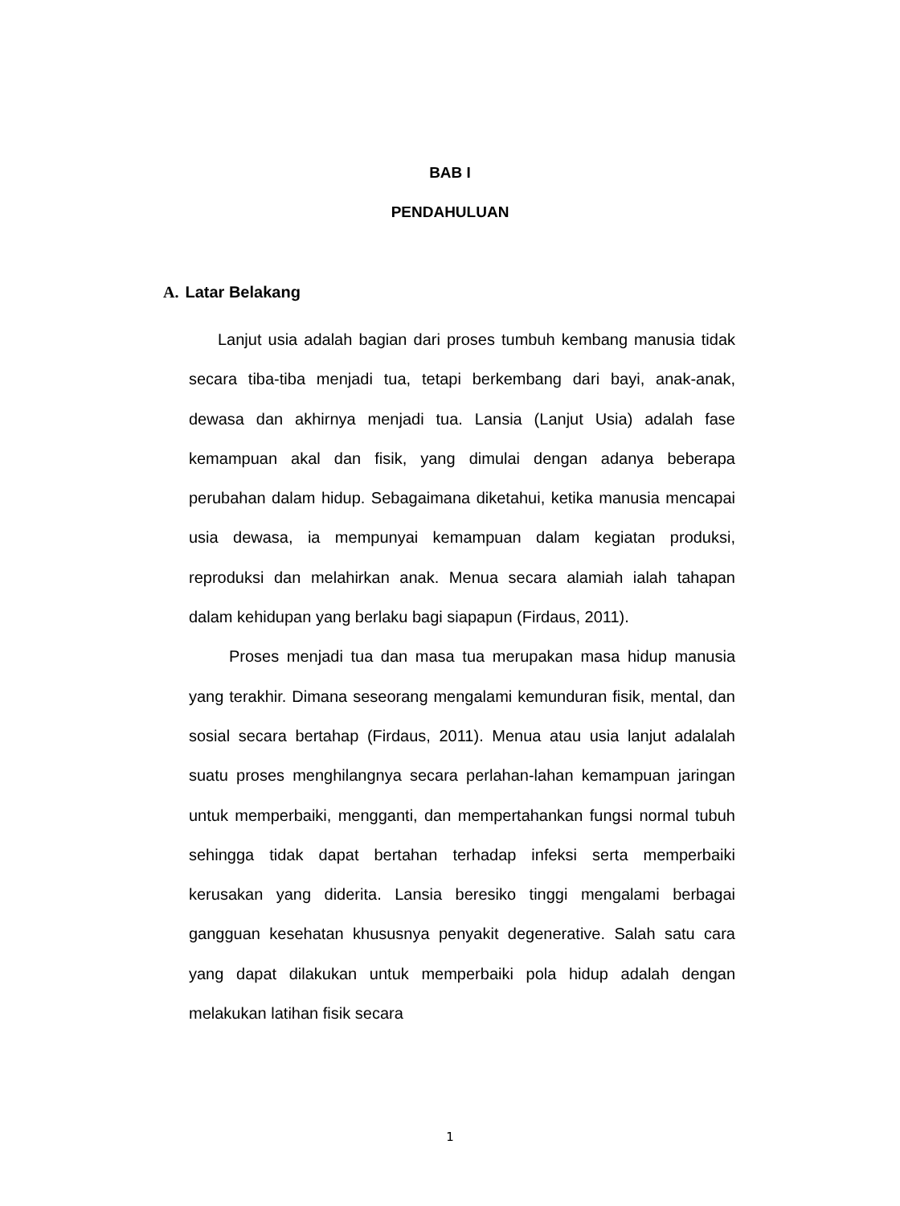BAB I
PENDAHULUAN
A. Latar Belakang
Lanjut usia adalah bagian dari proses tumbuh kembang manusia tidak secara tiba-tiba menjadi tua, tetapi berkembang dari bayi, anak-anak, dewasa dan akhirnya menjadi tua. Lansia (Lanjut Usia) adalah fase kemampuan akal dan fisik, yang dimulai dengan adanya beberapa perubahan dalam hidup. Sebagaimana diketahui, ketika manusia mencapai usia dewasa, ia mempunyai kemampuan dalam kegiatan produksi, reproduksi dan melahirkan anak. Menua secara alamiah ialah tahapan dalam kehidupan yang berlaku bagi siapapun (Firdaus, 2011).
Proses menjadi tua dan masa tua merupakan masa hidup manusia yang terakhir. Dimana seseorang mengalami kemunduran fisik, mental, dan sosial secara bertahap (Firdaus, 2011). Menua atau usia lanjut adalalah suatu proses menghilangnya secara perlahan-lahan kemampuan jaringan untuk memperbaiki, mengganti, dan mempertahankan fungsi normal tubuh sehingga tidak dapat bertahan terhadap infeksi serta memperbaiki kerusakan yang diderita. Lansia beresiko tinggi mengalami berbagai gangguan kesehatan khususnya penyakit degenerative. Salah satu cara yang dapat dilakukan untuk memperbaiki pola hidup adalah dengan melakukan latihan fisik secara
1